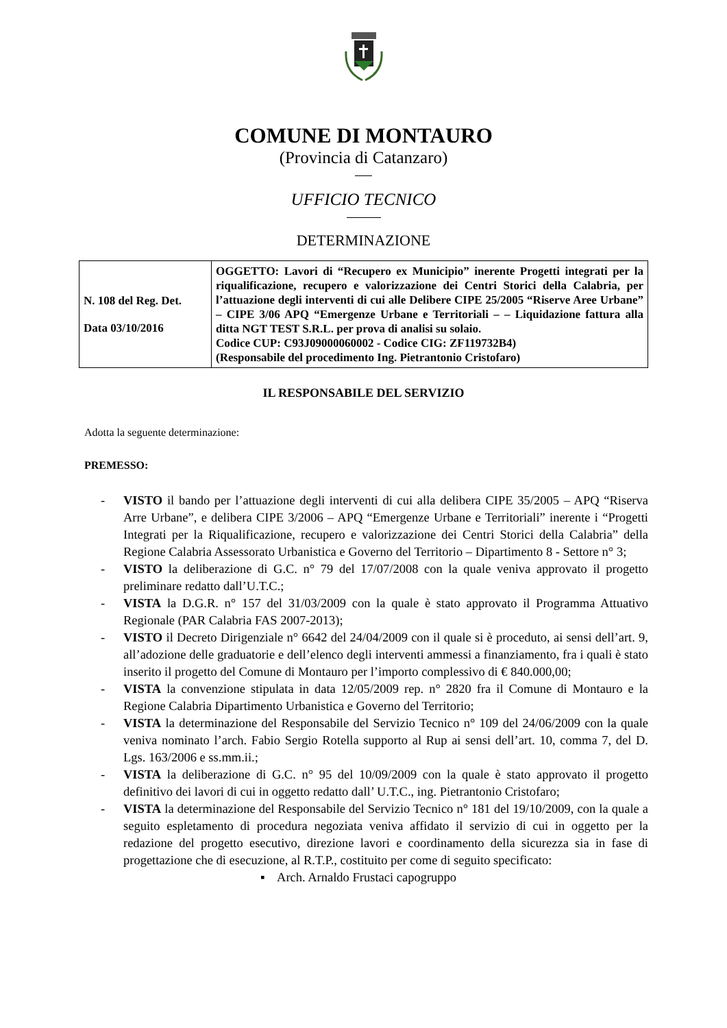COMUNE DI MONTAURO
(Provincia di Catanzaro)
UFFICIO TECNICO
DETERMINAZIONE
| N. 108 del Reg. Det. Data 03/10/2016 | OGGETTO: Lavori di “Recupero ex Municipio” inerente Progetti integrati per la riqualificazione, recupero e valorizzazione dei Centri Storici della Calabria, per l’attuazione degli interventi di cui alle Delibere CIPE 25/2005 “Riserve Aree Urbane” – CIPE 3/06 APQ “Emergenze Urbane e Territoriali – – Liquidazione fattura alla ditta NGT TEST S.R.L. per prova di analisi su solaio. Codice CUP: C93J09000060002 - Codice CIG: ZF119732B4) (Responsabile del procedimento Ing. Pietrantonio Cristofaro) |
IL RESPONSABILE DEL SERVIZIO
Adotta la seguente determinazione:
PREMESSO:
- VISTO il bando per l’attuazione degli interventi di cui alla delibera CIPE 35/2005 – APQ “Riserva Arre Urbane”, e delibera CIPE 3/2006 – APQ “Emergenze Urbane e Territoriali” inerente i “Progetti Integrati per la Riqualificazione, recupero e valorizzazione dei Centri Storici della Calabria” della Regione Calabria Assessorato Urbanistica e Governo del Territorio – Dipartimento 8 - Settore n° 3;
- VISTO la deliberazione di G.C. n° 79 del 17/07/2008 con la quale veniva approvato il progetto preliminare redatto dall’U.T.C.;
- VISTA la D.G.R. n° 157 del 31/03/2009 con la quale è stato approvato il Programma Attuativo Regionale (PAR Calabria FAS 2007-2013);
- VISTO il Decreto Dirigenziale n° 6642 del 24/04/2009 con il quale si è proceduto, ai sensi dell’art. 9, all’adozione delle graduatorie e dell’elenco degli interventi ammessi a finanziamento, fra i quali è stato inserito il progetto del Comune di Montauro per l’importo complessivo di € 840.000,00;
- VISTA la convenzione stipulata in data 12/05/2009 rep. n° 2820 fra il Comune di Montauro e la Regione Calabria Dipartimento Urbanistica e Governo del Territorio;
- VISTA la determinazione del Responsabile del Servizio Tecnico n° 109 del 24/06/2009 con la quale veniva nominato l’arch. Fabio Sergio Rotella supporto al Rup ai sensi dell’art. 10, comma 7, del D. Lgs. 163/2006 e ss.mm.ii.;
- VISTA la deliberazione di G.C. n° 95 del 10/09/2009 con la quale è stato approvato il progetto definitivo dei lavori di cui in oggetto redatto dall’ U.T.C., ing. Pietrantonio Cristofaro;
- VISTA la determinazione del Responsabile del Servizio Tecnico n° 181 del 19/10/2009, con la quale a seguito espletamento di procedura negoziata veniva affidato il servizio di cui in oggetto per la redazione del progetto esecutivo, direzione lavori e coordinamento della sicurezza sia in fase di progettazione che di esecuzione, al R.T.P., costituito per come di seguito specificato:
▪ Arch. Arnaldo Frustaci capogruppo